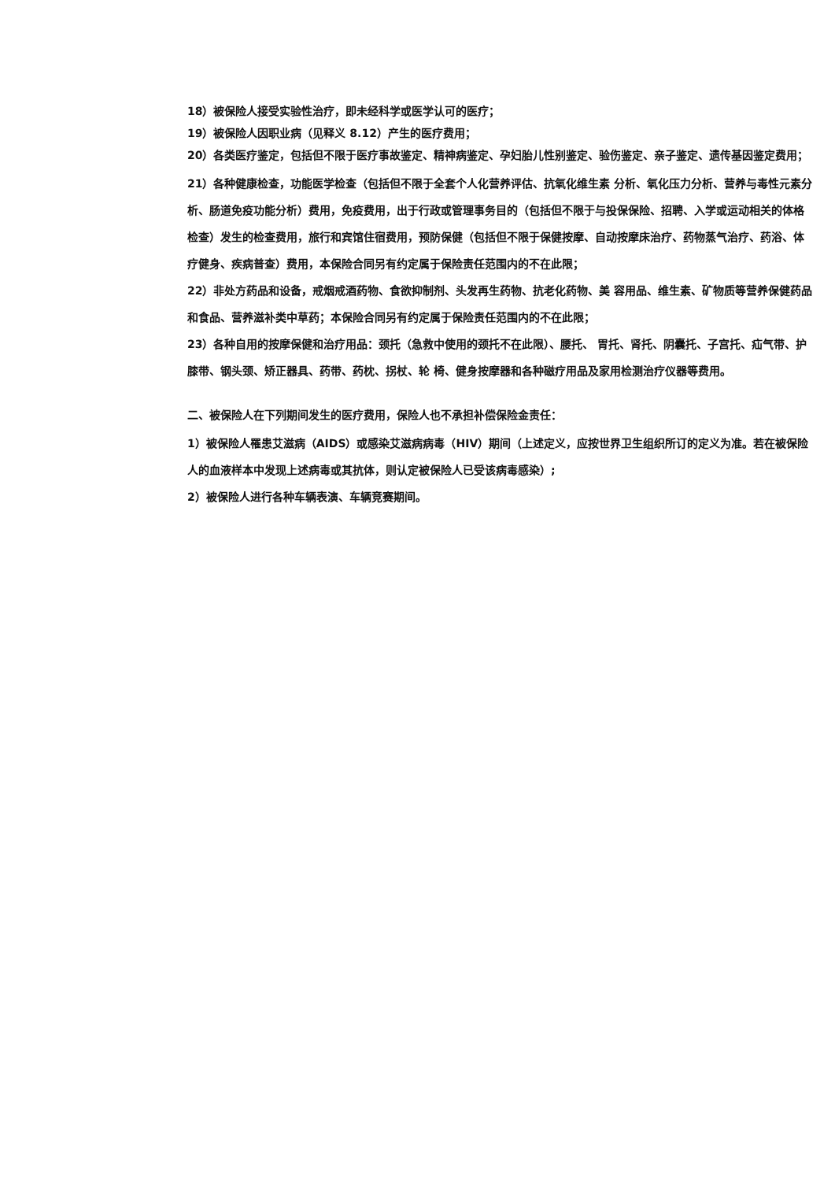18）被保险人接受实验性治疗，即未经科学或医学认可的医疗；
19）被保险人因职业病（见释义 8.12）产生的医疗费用；
20）各类医疗鉴定，包括但不限于医疗事故鉴定、精神病鉴定、孕妇胎儿性别鉴定、验伤鉴定、亲子鉴定、遗传基因鉴定费用；
21）各种健康检查，功能医学检查（包括但不限于全套个人化营养评估、抗氧化维生素 分析、氧化压力分析、营养与毒性元素分析、肠道免疫功能分析）费用，免疫费用，出于行政或管理事务目的（包括但不限于与投保保险、招聘、入学或运动相关的体格检查）发生的检查费用，旅行和宾馆住宿费用，预防保健（包括但不限于保健按摩、自动按摩床治疗、药物蒸气治疗、药浴、体疗健身、疾病普查）费用，本保险合同另有约定属于保险责任范围内的不在此限；
22）非处方药品和设备，戒烟戒酒药物、食欲抑制剂、头发再生药物、抗老化药物、美 容用品、维生素、矿物质等营养保健药品和食品、营养滋补类中草药；本保险合同另有约定属于保险责任范围内的不在此限；
23）各种自用的按摩保健和治疗用品：颈托（急救中使用的颈托不在此限）、腰托、 胃托、肾托、阴囊托、子宫托、疝气带、护膝带、钢头颈、矫正器具、药带、药枕、拐杖、轮 椅、健身按摩器和各种磁疗用品及家用检测治疗仪器等费用。
二、被保险人在下列期间发生的医疗费用，保险人也不承担补偿保险金责任：
1）被保险人罹患艾滋病（AIDS）或感染艾滋病病毒（HIV）期间（上述定义，应按世界卫生组织所订的定义为准。若在被保险人的血液样本中发现上述病毒或其抗体，则认定被保险人已受该病毒感染）;
2）被保险人进行各种车辆表演、车辆竞赛期间。